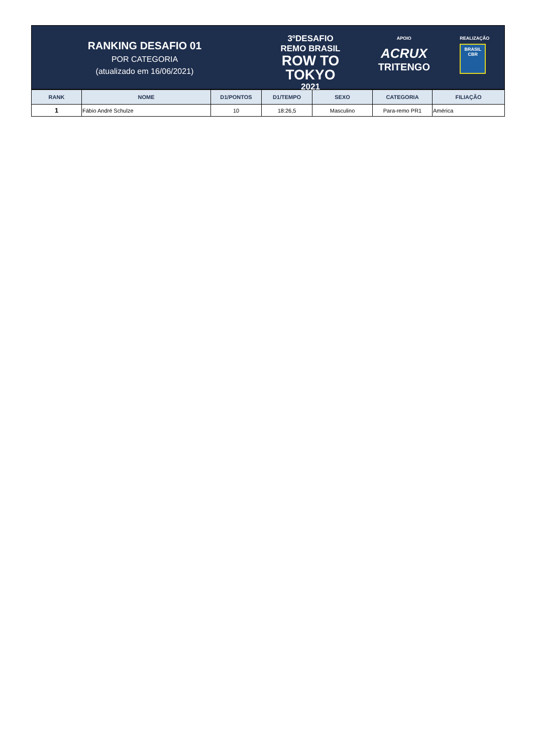RANKING DESAFIO 01
POR CATEGORIA
(atualizado em 16/06/2021)
3ºDESAFIO
REMO BRASIL
ROW TO
TOKYO
2021
APOIO
ACRUX
TRITENGO
REALIZAÇÃO
BRASIL
CBR
| RANK | NOME | D1/PONTOS | D1/TEMPO | SEXO | CATEGORIA | FILIAÇÃO |
| --- | --- | --- | --- | --- | --- | --- |
| 1 | Fábio André Schulze | 10 | 18:26,5 | Masculino | Para-remo PR1 | América |